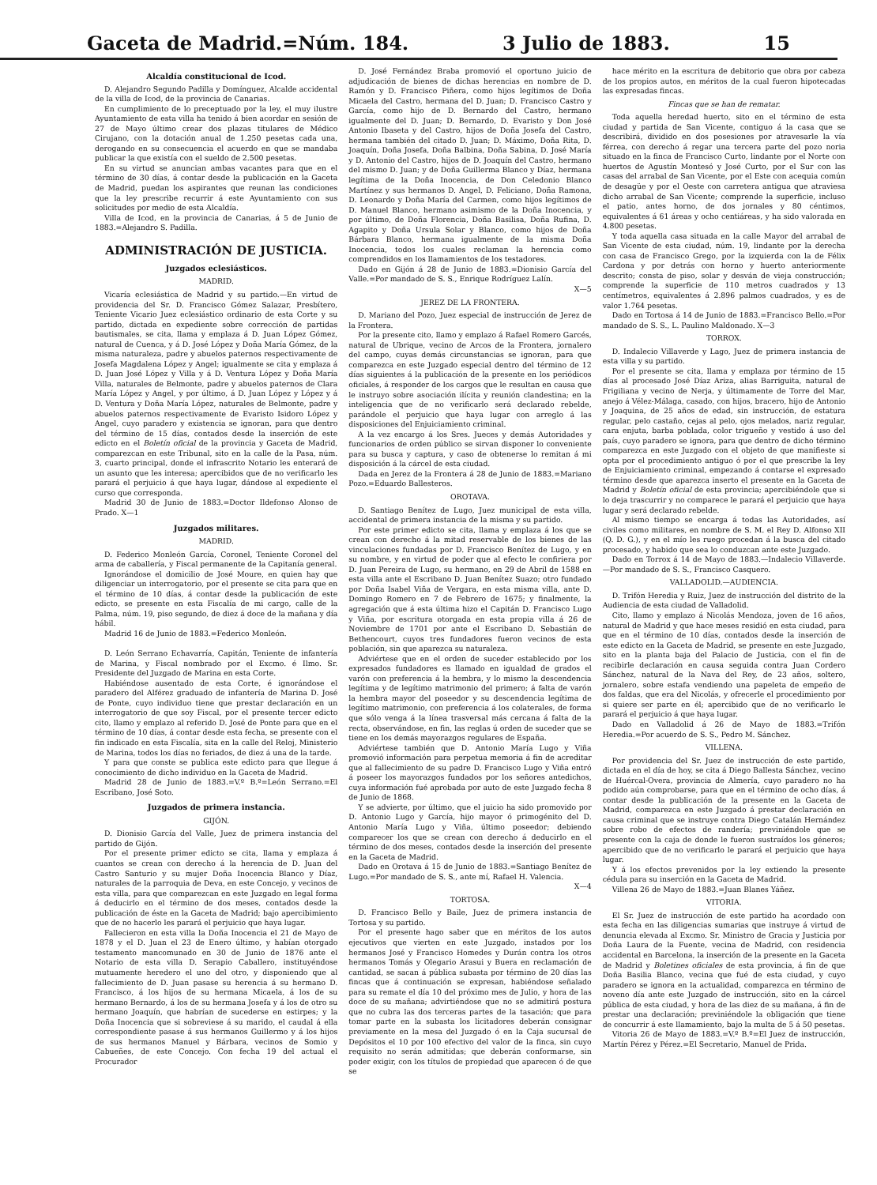Gaceta de Madrid.=Núm. 184. 3 Julio de 1883. 15
Alcaldía constitucional de Icod.
D. Alejandro Segundo Padilla y Domínguez, Alcalde accidental de la villa de Icod, de la provincia de Canarias.
En cumplimiento de lo preceptuado por la ley, el muy ilustre Ayuntamiento de esta villa ha tenido á bien acordar en sesión de 27 de Mayo último crear dos plazas titulares de Médico Cirujano, con la dotación anual de 1.250 pesetas cada una, derogando en su consecuencia el acuerdo en que se mandaba publicar la que existía con el sueldo de 2.500 pesetas.
En su virtud se anuncian ambas vacantes para que en el término de 30 días, á contar desde la publicación en la Gaceta de Madrid, puedan los aspirantes que reunan las condiciones que la ley prescribe recurrir á este Ayuntamiento con sus solicitudes por medio de esta Alcaldía.
Villa de Icod, en la provincia de Canarias, á 5 de Junio de 1883.=Alejandro S. Padilla.
ADMINISTRACIÓN DE JUSTICIA.
Juzgados eclesiásticos.
MADRID.
Vicaría eclesiástica de Madrid y su partido.—En virtud de providencia del Sr. D. Francisco Gómez Salazar, Presbítero, Teniente Vicario Juez eclesiástico ordinario de esta Corte y su partido, dictada en expediente sobre corrección de partidas bautismales, se cita, llama y emplaza á D. Juan López Gómez, natural de Cuenca, y á D. José López y Doña María Gómez, de la misma naturaleza, padre y abuelos paternos respectivamente de Josefa Magdalena López y Angel; igualmente se cita y emplaza á D. Juan José López y Villa y á D. Ventura López y Doña María Villa, naturales de Belmonte, padre y abuelos paternos de Clara María López y Angel, y por último, á D. Juan López y López y á D. Ventura y Doña María López, naturales de Belmonte, padre y abuelos paternos respectivamente de Evaristo Isidoro López y Angel, cuyo paradero y existencia se ignoran, para que dentro del término de 15 días, contados desde la inserción de este edicto en el Boletín oficial de la provincia y Gaceta de Madrid, comparezcan en este Tribunal, sito en la calle de la Pasa, núm. 3, cuarto principal, donde el infrascrito Notario les enterará de un asunto que les interesa; apercibidos que de no verificarlo les parará el perjuicio á que haya lugar, dándose al expediente el curso que corresponda.
Madrid 30 de Junio de 1883.=Doctor Ildefonso Alonso de Prado. X—1
Juzgados militares.
MADRID.
D. Federico Monleón García, Coronel, Teniente Coronel del arma de caballería, y Fiscal permanente de la Capitanía general.
Ignorándose el domicilio de José Moure, en quien hay que diligenciar un interrogatorio, por el presente se cita para que en el término de 10 días, á contar desde la publicación de este edicto, se presente en esta Fiscalía de mi cargo, calle de la Palma, núm. 19, piso segundo, de diez á doce de la mañana y día hábil.
Madrid 16 de Junio de 1883.=Federico Monleón.
D. León Serrano Echavarría, Capitán, Teniente de infantería de Marina, y Fiscal nombrado por el Excmo. é Ilmo. Sr. Presidente del Juzgado de Marina en esta Corte.
Habiéndose ausentado de esta Corte, é ignorándose el paradero del Alférez graduado de infantería de Marina D. José de Ponte, cuyo individuo tiene que prestar declaración en un interrogatorio de que soy Fiscal, por el presente tercer edicto cito, llamo y emplazo al referido D. José de Ponte para que en el término de 10 días, á contar desde esta fecha, se presente con el fin indicado en esta Fiscalía, sita en la calle del Reloj, Ministerio de Marina, todos los días no feriados, de diez á una de la tarde.
Y para que conste se publica este edicto para que llegue á conocimiento de dicho individuo en la Gaceta de Madrid.
Madrid 28 de Junio de 1883.=V.º B.º=León Serrano.=El Escribano, José Soto.
Juzgados de primera instancia.
GIJÓN.
D. Dionisio García del Valle, Juez de primera instancia del partido de Gijón.
Por el presente primer edicto se cita, llama y emplaza á cuantos se crean con derecho á la herencia de D. Juan del Castro Santurio y su mujer Doña Inocencia Blanco y Díaz, naturales de la parroquia de Deva, en este Concejo, y vecinos de esta villa, para que comparezcan en este Juzgado en legal forma á deducirlo en el término de dos meses, contados desde la publicación de éste en la Gaceta de Madrid; bajo apercibimiento que de no hacerlo les parará el perjuicio que haya lugar.
Fallecieron en esta villa la Doña Inocencia el 21 de Mayo de 1878 y el D. Juan el 23 de Enero último, y habían otorgado testamento mancomunado en 30 de Junio de 1876 ante el Notario de esta villa D. Serapio Caballero, instituyéndose mutuamente heredero el uno del otro, y disponiendo que al fallecimiento de D. Juan pasase su herencia á su hermano D. Francisco, á los hijos de su hermana Micaela, á los de su hermano Bernardo, á los de su hermana Josefa y á los de otro su hermano Joaquín, que habrían de sucederse en estirpes; y la Doña Inocencia que si sobreviese á su marido, el caudal á ella correspondiente pasase á sus hermanos Guillermo y á los hijos de sus hermanos Manuel y Bárbara, vecinos de Somio y Cabueñes, de este Concejo. Con fecha 19 del actual el Procurador
D. José Fernández Braba promovió el oportuno juicio de adjudicación de bienes de dichas herencias en nombre de D. Ramón y D. Francisco Piñera, como hijos legítimos de Doña Micaela del Castro, hermana del D. Juan; D. Francisco Castro y García, como hijo de D. Bernardo del Castro, hermano igualmente del D. Juan; D. Bernardo, D. Evaristo y Don José Antonio Ibaseta y del Castro, hijos de Doña Josefa del Castro, hermana también del citado D. Juan; D. Máximo, Doña Rita, D. Joaquín, Doña Josefa, Doña Balbina, Doña Sabina, D. José María y D. Antonio del Castro, hijos de D. Joaquín del Castro, hermano del mismo D. Juan; y de Doña Guillerma Blanco y Díaz, hermana legítima de la Doña Inocencia, de Don Celedonio Blanco Martínez y sus hermanos D. Angel, D. Feliciano, Doña Ramona, D. Leonardo y Doña María del Carmen, como hijos legítimos de D. Manuel Blanco, hermano asimismo de la Doña Inocencia, y por último, de Doña Florencia, Doña Basilisa, Doña Rufina, D. Agapito y Doña Ursula Solar y Blanco, como hijos de Doña Bárbara Blanco, hermana igualmente de la misma Doña Inocencia, todos los cuales reclaman la herencia como comprendidos en los llamamientos de los testadores.
Dado en Gijón á 28 de Junio de 1883.=Dionisio García del Valle.=Por mandado de S. S., Enrique Rodríguez Lalín.
X—5
JEREZ DE LA FRONTERA.
D. Mariano del Pozo, Juez especial de instrucción de Jerez de la Frontera.
Por la presente cito, llamo y emplazo á Rafael Romero Garcés, natural de Ubrique, vecino de Arcos de la Frontera, jornalero del campo, cuyas demás circunstancias se ignoran, para que comparezca en este Juzgado especial dentro del término de 12 días siguientes á la publicación de la presente en los periódicos oficiales, á responder de los cargos que le resultan en causa que le instruyo sobre asociación ilícita y reunión clandestina; en la inteligencia que de no verificarlo será declarado rebelde, parándole el perjuicio que haya lugar con arreglo á las disposiciones del Enjuiciamiento criminal.
A la vez encargo á los Sres. Jueces y demás Autoridades y funcionarios de orden público se sirvan disponer lo conveniente para su busca y captura, y caso de obtenerse lo remitan á mi disposición á la cárcel de esta ciudad.
Dada en Jerez de la Frontera á 28 de Junio de 1883.=Mariano Pozo.=Eduardo Ballesteros.
OROTAVA.
D. Santiago Benítez de Lugo, Juez municipal de esta villa, accidental de primera instancia de la misma y su partido.
Por este primer edicto se cita, llama y emplaza á los que se crean con derecho á la mitad reservable de los bienes de las vinculaciones fundadas por D. Francisco Benítez de Lugo, y en su nombre, y en virtud de poder que al efecto le confiriera por D. Juan Pereira de Lugo, su hermano, en 29 de Abril de 1588 en esta villa ante el Escribano D. Juan Benítez Suazo; otro fundado por Doña Isabel Viña de Vergara, en esta misma villa, ante D. Domingo Romero en 7 de Febrero de 1675; y finalmente, la agregación que á esta última hizo el Capitán D. Francisco Lugo y Viña, por escritura otorgada en esta propia villa á 26 de Noviembre de 1701 por ante el Escribano D. Sebastián de Bethencourt, cuyos tres fundadores fueron vecinos de esta población, sin que aparezca su naturaleza.
Adviértese que en el orden de suceder establecido por los expresados fundadores es llamado en igualdad de grados el varón con preferencia á la hembra, y lo mismo la descendencia legítima y de legítimo matrimonio del primero; á falta de varón la hembra mayor del poseedor y su descendencia legítima de legítimo matrimonio, con preferencia á los colaterales, de forma que sólo venga á la línea trasversal más cercana á falta de la recta, observándose, en fin, las reglas ú orden de suceder que se tiene en los demás mayorazgos regulares de España.
Adviértese también que D. Antonio María Lugo y Viña promovió información para perpetua memoria á fin de acreditar que al fallecimiento de su padre D. Francisco Lugo y Viña entró á poseer los mayorazgos fundados por los señores antedichos, cuya información fué aprobada por auto de este Juzgado fecha 8 de Junio de 1868.
Y se advierte, por último, que el juicio ha sido promovido por D. Antonio Lugo y García, hijo mayor ó primogénito del D. Antonio María Lugo y Viña, último poseedor; debiendo comparecer los que se crean con derecho á deducirlo en el término de dos meses, contados desde la inserción del presente en la Gaceta de Madrid.
Dado en Orotava á 15 de Junio de 1883.=Santiago Benítez de Lugo.=Por mandado de S. S., ante mí, Rafael H. Valencia.
X—4
TORTOSA.
D. Francisco Bello y Baile, Juez de primera instancia de Tortosa y su partido.
Por el presente hago saber que en méritos de los autos ejecutivos que vierten en este Juzgado, instados por los hermanos José y Francisco Homedes y Durán contra los otros hermanos Tomás y Olegario Arasui y Buera en reclamación de cantidad, se sacan á pública subasta por término de 20 días las fincas que á continuación se expresan, habiéndose señalado para su remate el día 10 del próximo mes de Julio, y hora de las doce de su mañana; advirtiéndose que no se admitirá postura que no cubra las dos terceras partes de la tasación; que para tomar parte en la subasta los licitadores deberán consignar previamente en la mesa del Juzgado ó en la Caja sucursal de Depósitos el 10 por 100 efectivo del valor de la finca, sin cuyo requisito no serán admitidas; que deberán conformarse, sin poder exigir, con los títulos de propiedad que aparecen ó de que se
hace mérito en la escritura de debitorio que obra por cabeza de los propios autos, en méritos de la cual fueron hipotecadas las expresadas fincas.
Fincas que se han de rematar.
Toda aquella heredad huerto, sito en el término de esta ciudad y partida de San Vicente, contiguo á la casa que se describirá, dividido en dos posesiones por atravesarle la vía férrea, con derecho á regar una tercera parte del pozo noria situado en la finca de Francisco Curto, lindante por el Norte con huertos de Agustín Montesó y José Curto, por el Sur con las casas del arrabal de San Vicente, por el Este con acequia común de desagüe y por el Oeste con carretera antigua que atraviesa dicho arrabal de San Vicente; comprende la superficie, incluso el patio, antes horno, de dos jornales y 80 céntimos, equivalentes á 61 áreas y ocho centiáreas, y ha sido valorada en 4.800 pesetas.
Y toda aquella casa situada en la calle Mayor del arrabal de San Vicente de esta ciudad, núm. 19, lindante por la derecha con casa de Francisco Grego, por la izquierda con la de Félix Cardona y por detrás con horno y huerto anteriormente descrito; consta de piso, solar y desván de vieja construcción; comprende la superficie de 110 metros cuadrados y 13 centímetros, equivalentes á 2.896 palmos cuadrados, y es de valor 1.764 pesetas.
Dado en Tortosa á 14 de Junio de 1883.=Francisco Bello.=Por mandado de S. S., L. Paulino Maldonado. X—3
TORROX.
D. Indalecio Villaverde y Lago, Juez de primera instancia de esta villa y su partido.
Por el presente se cita, llama y emplaza por término de 15 días al procesado José Díaz Ariza, alias Barriguita, natural de Frigiliana y vecino de Nerja, y últimamente de Torre del Mar, anejo á Vélez-Málaga, casado, con hijos, bracero, hijo de Antonio y Joaquina, de 25 años de edad, sin instrucción, de estatura regular, pelo castaño, cejas al pelo, ojos melados, nariz regular, cara enjuta, barba poblada, color trigueño y vestido á uso del país, cuyo paradero se ignora, para que dentro de dicho término comparezca en este Juzgado con el objeto de que manifieste si opta por el procedimiento antiguo ó por el que prescribe la ley de Enjuiciamiento criminal, empezando á contarse el expresado término desde que aparezca inserto el presente en la Gaceta de Madrid y Boletín oficial de esta provincia; apercibiéndole que si lo deja trascurrir y no comparece le parará el perjuicio que haya lugar y será declarado rebelde.
Al mismo tiempo se encarga á todas las Autoridades, así civiles como militares, en nombre de S. M. el Rey D. Alfonso XII (Q. D. G.), y en el mío les ruego procedan á la busca del citado procesado, y habido que sea lo conduzcan ante este Juzgado.
Dado en Torrox á 14 de Mayo de 1883.—Indalecio Villaverde.—Por mandado de S. S., Francisco Casquero.
VALLADOLID.—AUDIENCIA.
D. Trifón Heredia y Ruiz, Juez de instrucción del distrito de la Audiencia de esta ciudad de Valladolid.
Cito, llamo y emplazo á Nicolás Mendoza, joven de 16 años, natural de Madrid y que hace meses residió en esta ciudad, para que en el término de 10 días, contados desde la inserción de este edicto en la Gaceta de Madrid, se presente en este Juzgado, sito en la planta baja del Palacio de Justicia, con el fin de recibirle declaración en causa seguida contra Juan Cordero Sánchez, natural de la Nava del Rey, de 23 años, soltero, jornalero, sobre estafa vendiendo una papeleta de empeño de dos faldas, que era del Nicolás, y ofrecerle el procedimiento por si quiere ser parte en él; apercibido que de no verificarlo le parará el perjuicio á que haya lugar.
Dado en Valladolid á 26 de Mayo de 1883.=Trifón Heredia.=Por acuerdo de S. S., Pedro M. Sánchez.
VILLENA.
Por providencia del Sr. Juez de instrucción de este partido, dictada en el día de hoy, se cita á Diego Ballesta Sánchez, vecino de Huércal-Overa, provincia de Almería, cuyo paradero no ha podido aún comprobarse, para que en el término de ocho días, á contar desde la publicación de la presente en la Gaceta de Madrid, comparezca en este Juzgado á prestar declaración en causa criminal que se instruye contra Diego Catalán Hernández sobre robo de efectos de randería; previniéndole que se presente con la caja de donde le fueron sustraídos los géneros; apercibido que de no verificarlo le parará el perjuicio que haya lugar.
Y á los efectos prevenidos por la ley extiendo la presente cédula para su inserción en la Gaceta de Madrid.
Villena 26 de Mayo de 1883.=Juan Blanes Yáñez.
VITORIA.
El Sr. Juez de instrucción de este partido ha acordado con esta fecha en las diligencias sumarias que instruye á virtud de denuncia elevada al Excmo. Sr. Ministro de Gracia y Justicia por Doña Laura de la Fuente, vecina de Madrid, con residencia accidental en Barcelona, la inserción de la presente en la Gaceta de Madrid y Boletines oficiales de esta provincia, á fin de que Doña Basilia Blanco, vecina que fué de esta ciudad, y cuyo paradero se ignora en la actualidad, comparezca en término de noveno día ante este Juzgado de instrucción, sito en la cárcel pública de esta ciudad, y hora de las diez de su mañana, á fin de prestar una declaración; previniéndole la obligación que tiene de concurrir á este llamamiento, bajo la multa de 5 á 50 pesetas.
Vitoria 26 de Mayo de 1883.=V.º B.º=El Juez de instrucción, Martín Pérez y Pérez.=El Secretario, Manuel de Prida.